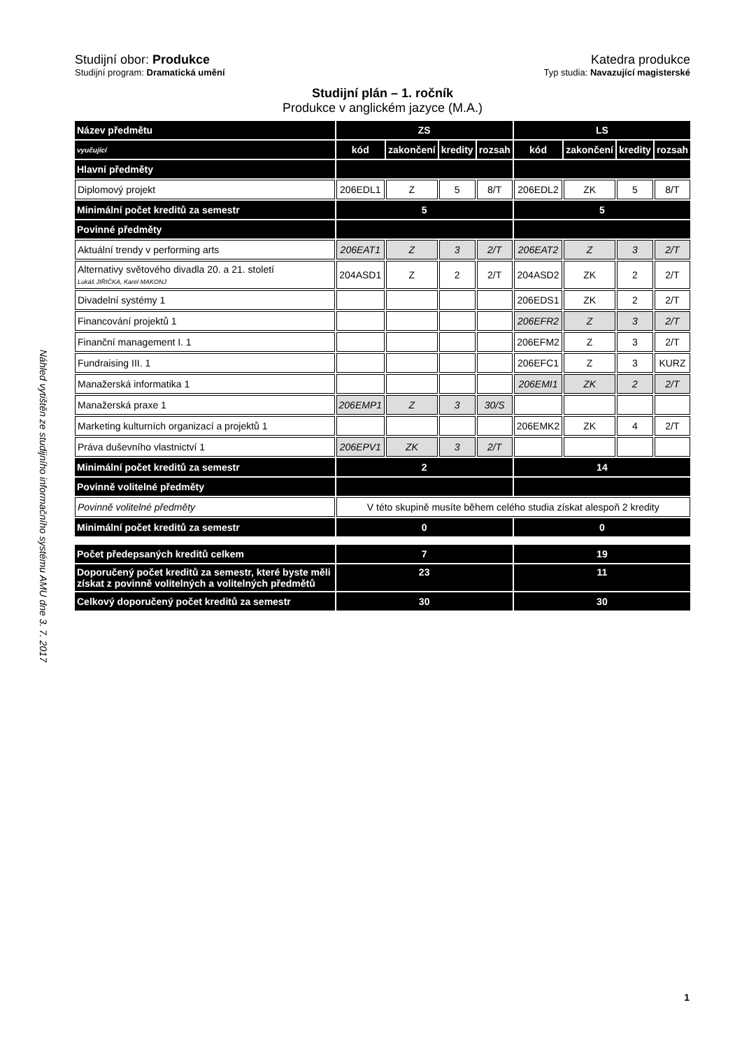Náhled vytištěn ze studijního informačního systému AMU dne 3. 7. 2017
Studijní obor: Produkce Katedra produkce
Studijní program: Dramatická umění Typ studia: Navazující magisterské
Studijní plán – 1. ročník
Produkce v anglickém jazyce (M.A.)
| Název předmětu | ZS | | | | LS | | | |
| vyučující | kód | zakončení | kredity | rozsah | kód | zakončení | kredity | rozsah |
| Hlavní předměty | | | | | | | | |
| Diplomový projekt | 206EDL1 | Z | 5 | 8/T | 206EDL2 | ZK | 5 | 8/T |
| Minimální počet kreditů za semestr | 5 | | | | 5 | | | |
| Povinné předměty | | | | | | | | |
| Aktuální trendy v performing arts | 206EAT1 | Z | 3 | 2/T | 206EAT2 | Z | 3 | 2/T |
| Alternativy světového divadla 20. a 21. století Lukáš JIŘIČKA, Karel MAKONJ | 204ASD1 | Z | 2 | 2/T | 204ASD2 | ZK | 2 | 2/T |
| Divadelní systémy 1 | | | | | 206EDS1 | ZK | 2 | 2/T |
| Financování projektů 1 | | | | | 206EFR2 | Z | 3 | 2/T |
| Finanční management I. 1 | | | | | 206EFM2 | Z | 3 | 2/T |
| Fundraising III. 1 | | | | | 206EFC1 | Z | 3 | KURZ |
| Manažerská informatika 1 | | | | | 206EMI1 | ZK | 2 | 2/T |
| Manažerská praxe 1 | 206EMP1 | Z | 3 | 30/S | | | | |
| Marketing kulturních organizací a projektů 1 | | | | | 206EMK2 | ZK | 4 | 2/T |
| Práva duševního vlastnictví 1 | 206EPV1 | ZK | 3 | 2/T | | | | |
| Minimální počet kreditů za semestr | 2 | | | | 14 | | | |
| Povinně volitelné předměty | | | | | | | | |
| Povinně volitelné předměty | V této skupině musíte během celého studia získat alespoň 2 kredity | | | | | | | |
| Minimální počet kreditů za semestr | 0 | | | | 0 | | | |
| Počet předepsaných kreditů celkem | 7 | | | | 19 | | | |
| Doporučený počet kreditů za semestr, které byste měli získat z povinně volitelných a volitelných předmětů | 23 | | | | 11 | | | |
| Celkový doporučený počet kreditů za semestr | 30 | | | | 30 | | | |
1